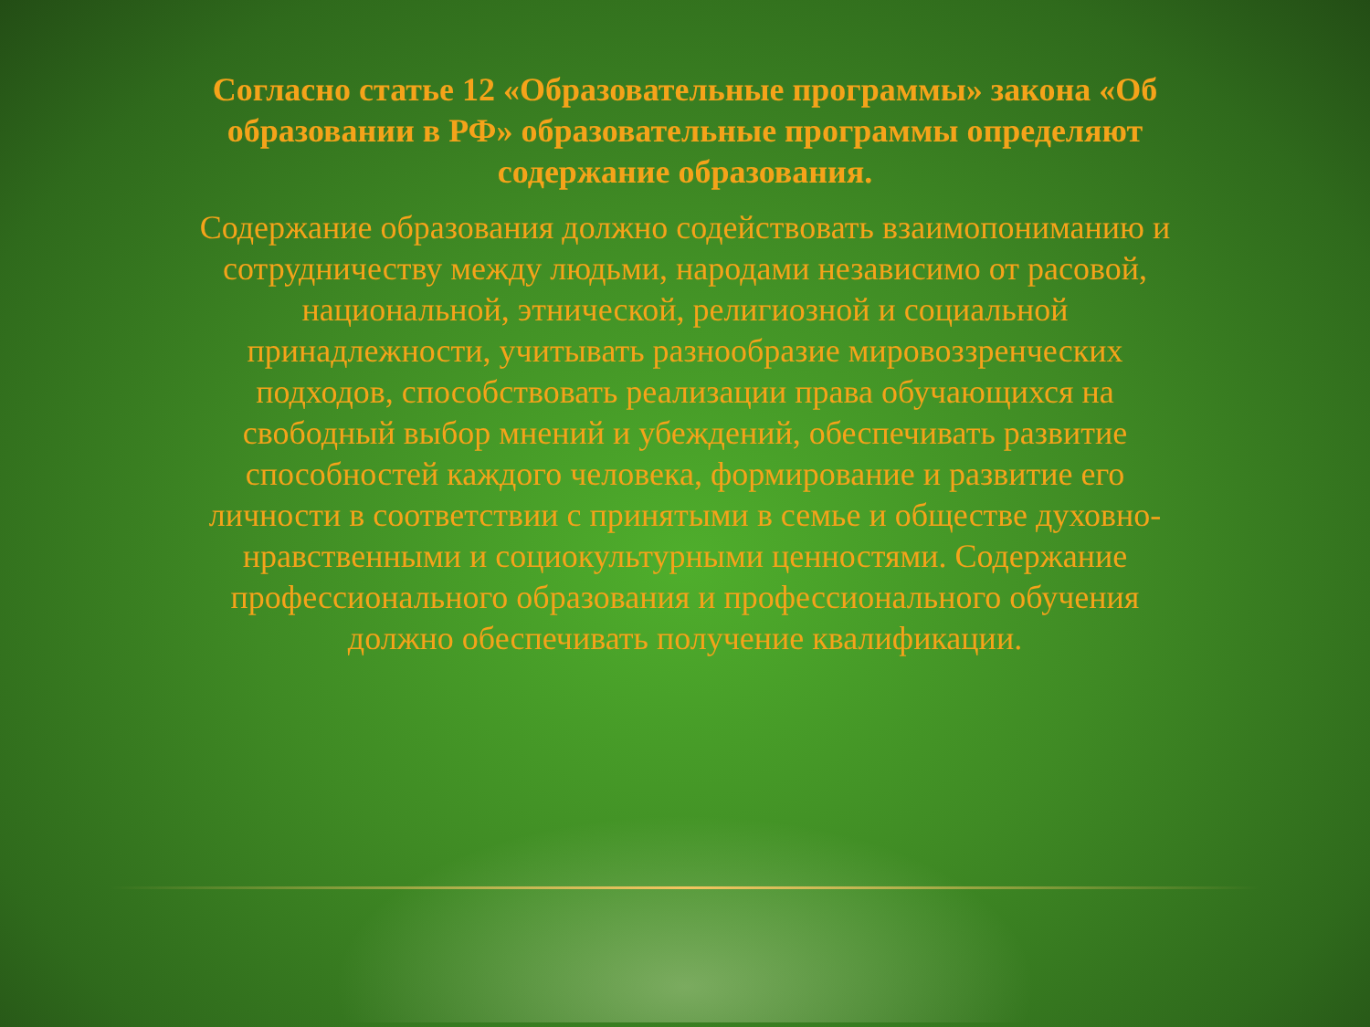Согласно статье 12 «Образовательные программы» закона «Об образовании в РФ» образовательные программы определяют содержание образования.
Содержание образования должно содействовать взаимопониманию и сотрудничеству между людьми, народами независимо от расовой, национальной, этнической, религиозной и социальной принадлежности, учитывать разнообразие мировоззренческих подходов, способствовать реализации права обучающихся на свободный выбор мнений и убеждений, обеспечивать развитие способностей каждого человека, формирование и развитие его личности в соответствии с принятыми в семье и обществе духовно-нравственными и социокультурными ценностями. Содержание профессионального образования и профессионального обучения должно обеспечивать получение квалификации.